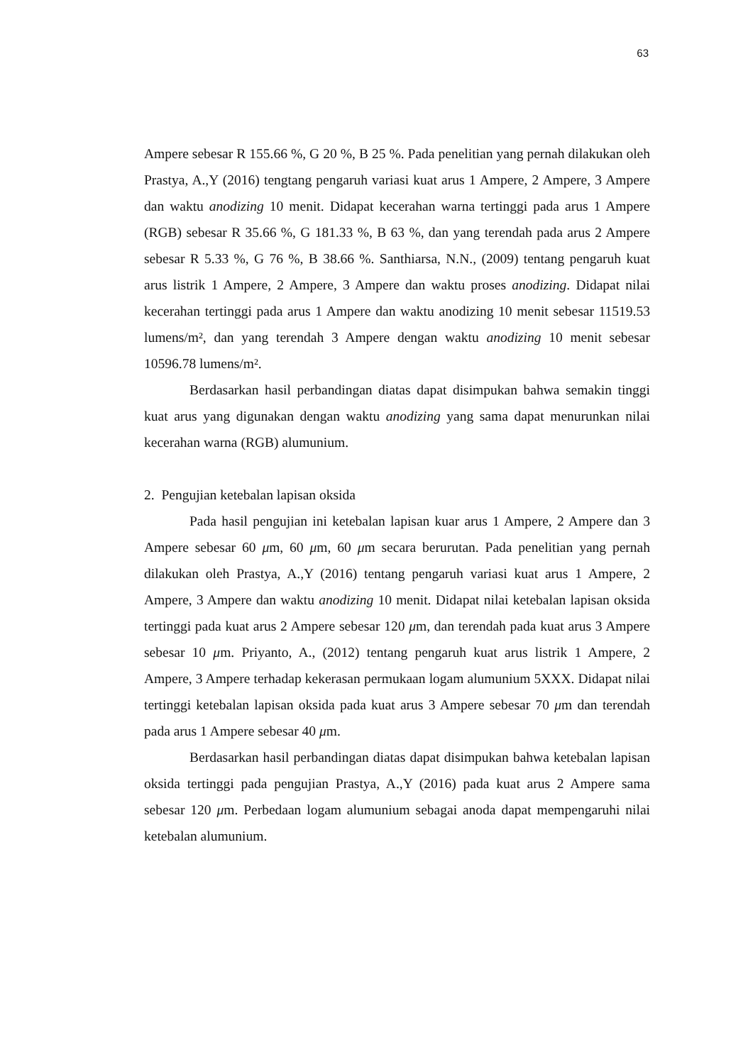63
Ampere sebesar R 155.66 %, G 20 %, B 25 %. Pada penelitian yang pernah dilakukan oleh Prastya, A.,Y (2016) tengtang pengaruh variasi kuat arus 1 Ampere, 2 Ampere, 3 Ampere dan waktu anodizing 10 menit. Didapat kecerahan warna tertinggi pada arus 1 Ampere (RGB) sebesar R 35.66 %, G 181.33 %, B 63 %, dan yang terendah pada arus 2 Ampere sebesar R 5.33 %, G 76 %, B 38.66 %. Santhiarsa, N.N., (2009) tentang pengaruh kuat arus listrik 1 Ampere, 2 Ampere, 3 Ampere dan waktu proses anodizing. Didapat nilai kecerahan tertinggi pada arus 1 Ampere dan waktu anodizing 10 menit sebesar 11519.53 lumens/m², dan yang terendah 3 Ampere dengan waktu anodizing 10 menit sebesar 10596.78 lumens/m².
Berdasarkan hasil perbandingan diatas dapat disimpukan bahwa semakin tinggi kuat arus yang digunakan dengan waktu anodizing yang sama dapat menurunkan nilai kecerahan warna (RGB) alumunium.
2. Pengujian ketebalan lapisan oksida
Pada hasil pengujian ini ketebalan lapisan kuar arus 1 Ampere, 2 Ampere dan 3 Ampere sebesar 60 μm, 60 μm, 60 μm secara berurutan. Pada penelitian yang pernah dilakukan oleh Prastya, A.,Y (2016) tentang pengaruh variasi kuat arus 1 Ampere, 2 Ampere, 3 Ampere dan waktu anodizing 10 menit. Didapat nilai ketebalan lapisan oksida tertinggi pada kuat arus 2 Ampere sebesar 120 μm, dan terendah pada kuat arus 3 Ampere sebesar 10 μm. Priyanto, A., (2012) tentang pengaruh kuat arus listrik 1 Ampere, 2 Ampere, 3 Ampere terhadap kekerasan permukaan logam alumunium 5XXX. Didapat nilai tertinggi ketebalan lapisan oksida pada kuat arus 3 Ampere sebesar 70 μm dan terendah pada arus 1 Ampere sebesar 40 μm.
Berdasarkan hasil perbandingan diatas dapat disimpukan bahwa ketebalan lapisan oksida tertinggi pada pengujian Prastya, A.,Y (2016) pada kuat arus 2 Ampere sama sebesar 120 μm. Perbedaan logam alumunium sebagai anoda dapat mempengaruhi nilai ketebalan alumunium.